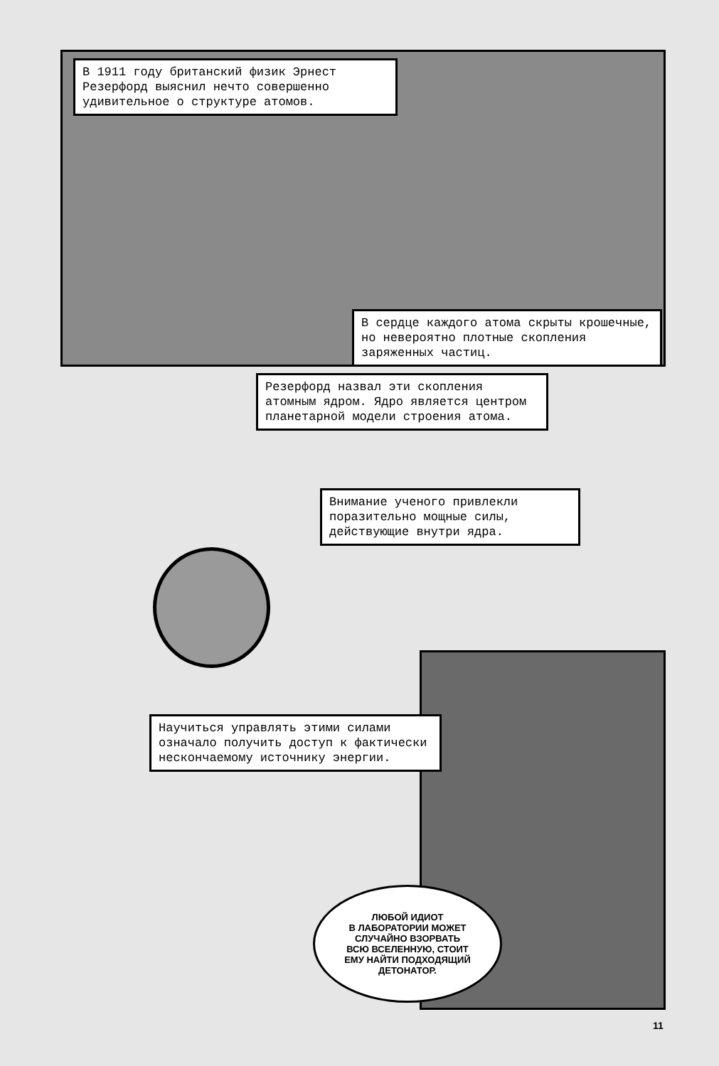В 1911 году британский физик Эрнест Резерфорд выяснил нечто совершенно удивительное о структуре атомов.
В сердце каждого атома скрыты крошечные, но невероятно плотные скопления заряженных частиц.
Резерфорд назвал эти скопления атомным ядром. Ядро является центром планетарной модели строения атома.
Внимание ученого привлекли поразительно мощные силы, действующие внутри ядра.
Научиться управлять этими силами означало получить доступ к фактически нескончаемому источнику энергии.
ЛЮБОЙ ИДИОТ
В ЛАБОРАТОРИИ МОЖЕТ
СЛУЧАЙНО ВЗОРВАТЬ
ВСЮ ВСЕЛЕННУЮ, СТОИТ
ЕМУ НАЙТИ ПОДХОДЯЩИЙ
ДЕТОНАТОР.
11